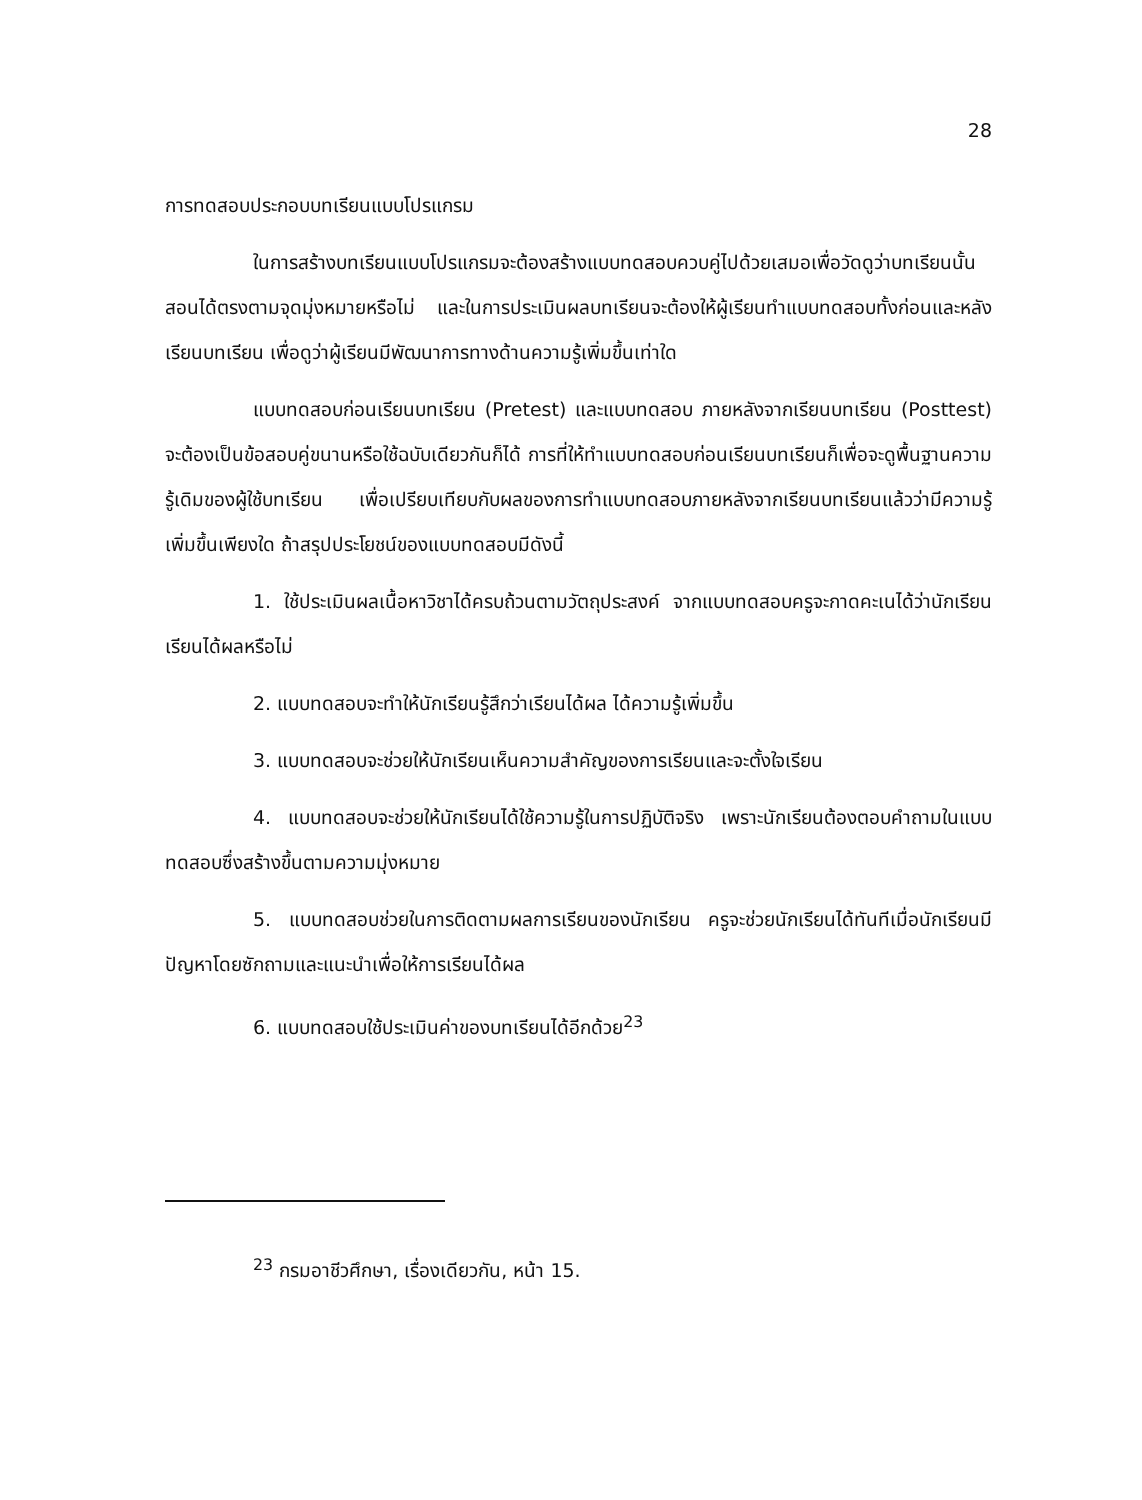28
การทดสอบประกอบบทเรียนแบบโปรแกรม
ในการสร้างบทเรียนแบบโปรแกรมจะต้องสร้างแบบทดสอบควบคู่ไปด้วยเสมอเพื่อวัดดูว่าบทเรียนนั้นสอนได้ตรงตามจุดมุ่งหมายหรือไม่ และในการประเมินผลบทเรียนจะต้องให้ผู้เรียนทำแบบทดสอบทั้งก่อนและหลังเรียนบทเรียน เพื่อดูว่าผู้เรียนมีพัฒนาการทางด้านความรู้เพิ่มขึ้นเท่าใด
แบบทดสอบก่อนเรียนบทเรียน (Pretest) และแบบทดสอบ ภายหลังจากเรียนบทเรียน (Posttest) จะต้องเป็นข้อสอบคู่ขนานหรือใช้ฉบับเดียวกันก็ได้ การที่ให้ทำแบบทดสอบก่อนเรียนบทเรียนก็เพื่อจะดูพื้นฐานความรู้เดิมของผู้ใช้บทเรียน เพื่อเปรียบเทียบกับผลของการทำแบบทดสอบภายหลังจากเรียนบทเรียนแล้วว่ามีความรู้เพิ่มขึ้นเพียงใด ถ้าสรุปประโยชน์ของแบบทดสอบมีดังนี้
1. ใช้ประเมินผลเนื้อหาวิชาได้ครบถ้วนตามวัตถุประสงค์ จากแบบทดสอบครูจะกาดคะเนได้ว่านักเรียนเรียนได้ผลหรือไม่
2. แบบทดสอบจะทำให้นักเรียนรู้สึกว่าเรียนได้ผล ได้ความรู้เพิ่มขึ้น
3. แบบทดสอบจะช่วยให้นักเรียนเห็นความสำคัญของการเรียนและจะตั้งใจเรียน
4. แบบทดสอบจะช่วยให้นักเรียนได้ใช้ความรู้ในการปฏิบัติจริง เพราะนักเรียนต้องตอบคำถามในแบบทดสอบซึ่งสร้างขึ้นตามความมุ่งหมาย
5. แบบทดสอบช่วยในการติดตามผลการเรียนของนักเรียน ครูจะช่วยนักเรียนได้ทันทีเมื่อนักเรียนมีปัญหาโดยซักถามและแนะนำเพื่อให้การเรียนได้ผล
6. แบบทดสอบใช้ประเมินค่าของบทเรียนได้อีกด้วย<sup>23</sup>
<sup>23</sup> กรมอาชีวศึกษา, เรื่องเดียวกัน, หน้า 15.